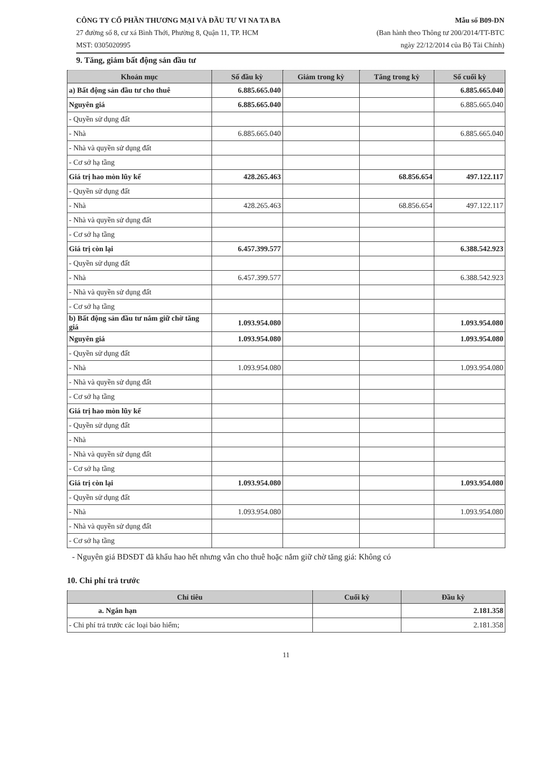CÔNG TY CỔ PHẦN THƯƠNG MẠI VÀ ĐẦU TƯ VI NA TA BA
27 đường số 8, cư xá Bình Thới, Phường 8, Quận 11, TP. HCM
MST: 0305020995
Mẫu số B09-DN
(Ban hành theo Thông tư 200/2014/TT-BTC
ngày 22/12/2014 của Bộ Tài Chính)
9. Tăng, giảm bất động sản đầu tư
| Khoản mục | Số đầu kỳ | Giảm trong kỳ | Tăng trong kỳ | Số cuối kỳ |
| --- | --- | --- | --- | --- |
| a) Bất động sản đầu tư cho thuê | 6.885.665.040 | | | 6.885.665.040 |
| Nguyên giá | 6.885.665.040 | | | 6.885.665.040 |
| - Quyền sử dụng đất | | | | |
| - Nhà | 6.885.665.040 | | | 6.885.665.040 |
| - Nhà và quyền sử dụng đất | | | | |
| - Cơ sở hạ tầng | | | | |
| Giá trị hao mòn lũy kế | 428.265.463 | | 68.856.654 | 497.122.117 |
| - Quyền sử dụng đất | | | | |
| - Nhà | 428.265.463 | | 68.856.654 | 497.122.117 |
| - Nhà và quyền sử dụng đất | | | | |
| - Cơ sở hạ tầng | | | | |
| Giá trị còn lại | 6.457.399.577 | | | 6.388.542.923 |
| - Quyền sử dụng đất | | | | |
| - Nhà | 6.457.399.577 | | | 6.388.542.923 |
| - Nhà và quyền sử dụng đất | | | | |
| - Cơ sở hạ tầng | | | | |
| b) Bất động sản đầu tư nắm giữ chờ tăng giá | 1.093.954.080 | | | 1.093.954.080 |
| Nguyên giá | 1.093.954.080 | | | 1.093.954.080 |
| - Quyền sử dụng đất | | | | |
| - Nhà | 1.093.954.080 | | | 1.093.954.080 |
| - Nhà và quyền sử dụng đất | | | | |
| - Cơ sở hạ tầng | | | | |
| Giá trị hao mòn lũy kế | | | | |
| - Quyền sử dụng đất | | | | |
| - Nhà | | | | |
| - Nhà và quyền sử dụng đất | | | | |
| - Cơ sở hạ tầng | | | | |
| Giá trị còn lại | 1.093.954.080 | | | 1.093.954.080 |
| - Quyền sử dụng đất | | | | |
| - Nhà | 1.093.954.080 | | | 1.093.954.080 |
| - Nhà và quyền sử dụng đất | | | | |
| - Cơ sở hạ tầng | | | | |
- Nguyên giá BĐSĐT đã khấu hao hết nhưng vẫn cho thuê hoặc nắm giữ chờ tăng giá: Không có
10. Chi phí trả trước
| Chỉ tiêu | Cuối kỳ | Đầu kỳ |
| --- | --- | --- |
| a. Ngắn hạn | | 2.181.358 |
| - Chi phí trả trước các loại bảo hiểm; | | 2.181.358 |
11